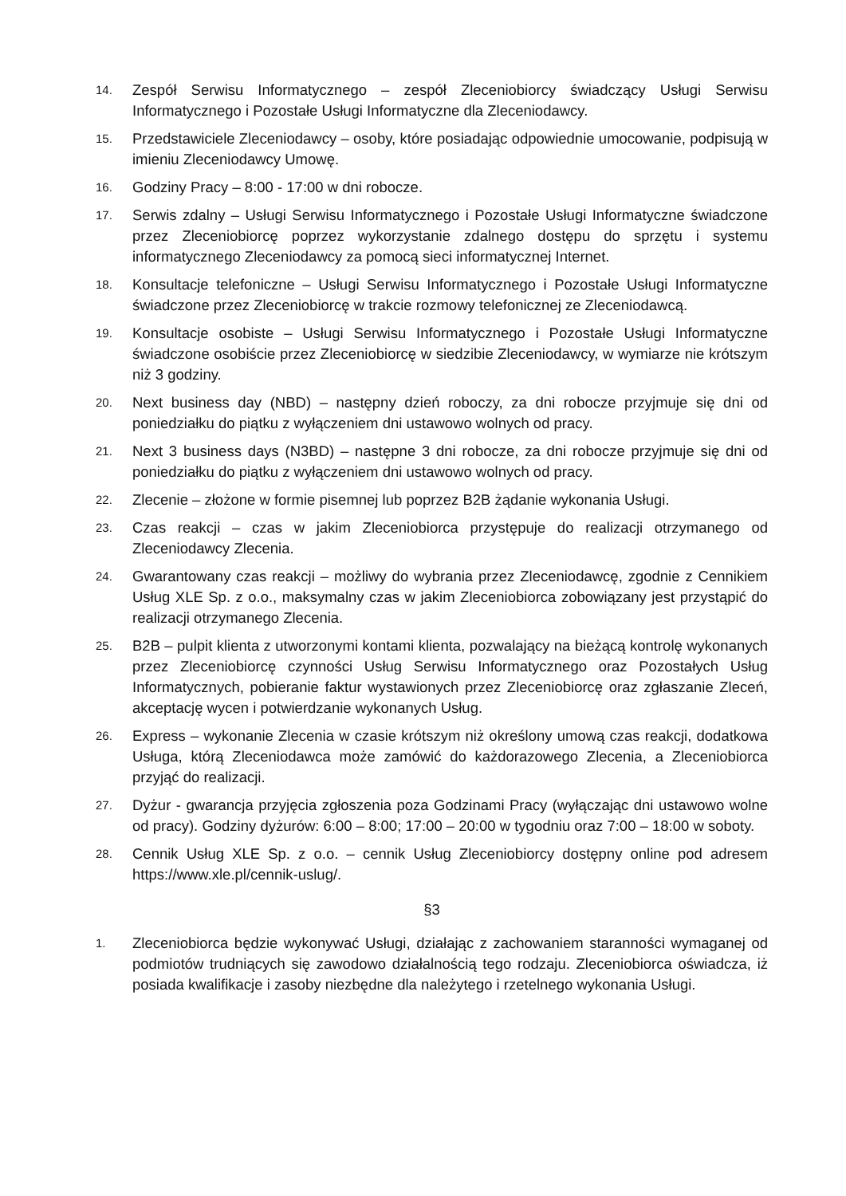14.
Zespół Serwisu Informatycznego – zespół Zleceniobiorcy świadczący Usługi Serwisu Informatycznego i Pozostałe Usługi Informatyczne dla Zleceniodawcy.
15.
Przedstawiciele Zleceniodawcy – osoby, które posiadając odpowiednie umocowanie, podpisują w imieniu Zleceniodawcy Umowę.
16.
Godziny Pracy – 8:00 - 17:00 w dni robocze.
17.
Serwis zdalny – Usługi Serwisu Informatycznego i Pozostałe Usługi Informatyczne świadczone przez Zleceniobiorcę poprzez wykorzystanie zdalnego dostępu do sprzętu i systemu informatycznego Zleceniodawcy za pomocą sieci informatycznej Internet.
18.
Konsultacje telefoniczne – Usługi Serwisu Informatycznego i Pozostałe Usługi Informatyczne świadczone przez Zleceniobiorcę w trakcie rozmowy telefonicznej ze Zleceniodawcą.
19.
Konsultacje osobiste – Usługi Serwisu Informatycznego i Pozostałe Usługi Informatyczne świadczone osobiście przez Zleceniobiorcę w siedzibie Zleceniodawcy, w wymiarze nie krótszym niż 3 godziny.
20.
Next business day (NBD) – następny dzień roboczy, za dni robocze przyjmuje się dni od poniedziałku do piątku z wyłączeniem dni ustawowo wolnych od pracy.
21.
Next 3 business days (N3BD) – następne 3 dni robocze, za dni robocze przyjmuje się dni od poniedziałku do piątku z wyłączeniem dni ustawowo wolnych od pracy.
22.
Zlecenie – złożone w formie pisemnej lub poprzez B2B żądanie wykonania Usługi.
23.
Czas reakcji – czas w jakim Zleceniobiorca przystępuje do realizacji otrzymanego od Zleceniodawcy Zlecenia.
24.
Gwarantowany czas reakcji – możliwy do wybrania przez Zleceniodawcę, zgodnie z Cennikiem Usług XLE Sp. z o.o., maksymalny czas w jakim Zleceniobiorca zobowiązany jest przystąpić do realizacji otrzymanego Zlecenia.
25.
B2B – pulpit klienta z utworzonymi kontami klienta, pozwalający na bieżącą kontrolę wykonanych przez Zleceniobiorcę czynności Usług Serwisu Informatycznego oraz Pozostałych Usług Informatycznych, pobieranie faktur wystawionych przez Zleceniobiorcę oraz zgłaszanie Zleceń, akceptację wycen i potwierdzanie wykonanych Usług.
26.
Express – wykonanie Zlecenia w czasie krótszym niż określony umową czas reakcji, dodatkowa Usługa, którą Zleceniodawca może zamówić do każdorazowego Zlecenia, a Zleceniobiorca przyjąć do realizacji.
27.
Dyżur - gwarancja przyjęcia zgłoszenia poza Godzinami Pracy (wyłączając dni ustawowo wolne od pracy). Godziny dyżurów: 6:00 – 8:00; 17:00 – 20:00 w tygodniu oraz 7:00 – 18:00 w soboty.
28.
Cennik Usług XLE Sp. z o.o. – cennik Usług Zleceniobiorcy dostępny online pod adresem https://www.xle.pl/cennik-uslug/.
§3
1.
Zleceniobiorca będzie wykonywać Usługi, działając z zachowaniem staranności wymaganej od podmiotów trudniących się zawodowo działalnością tego rodzaju. Zleceniobiorca oświadcza, iż posiada kwalifikacje i zasoby niezbędne dla należytego i rzetelnego wykonania Usługi.